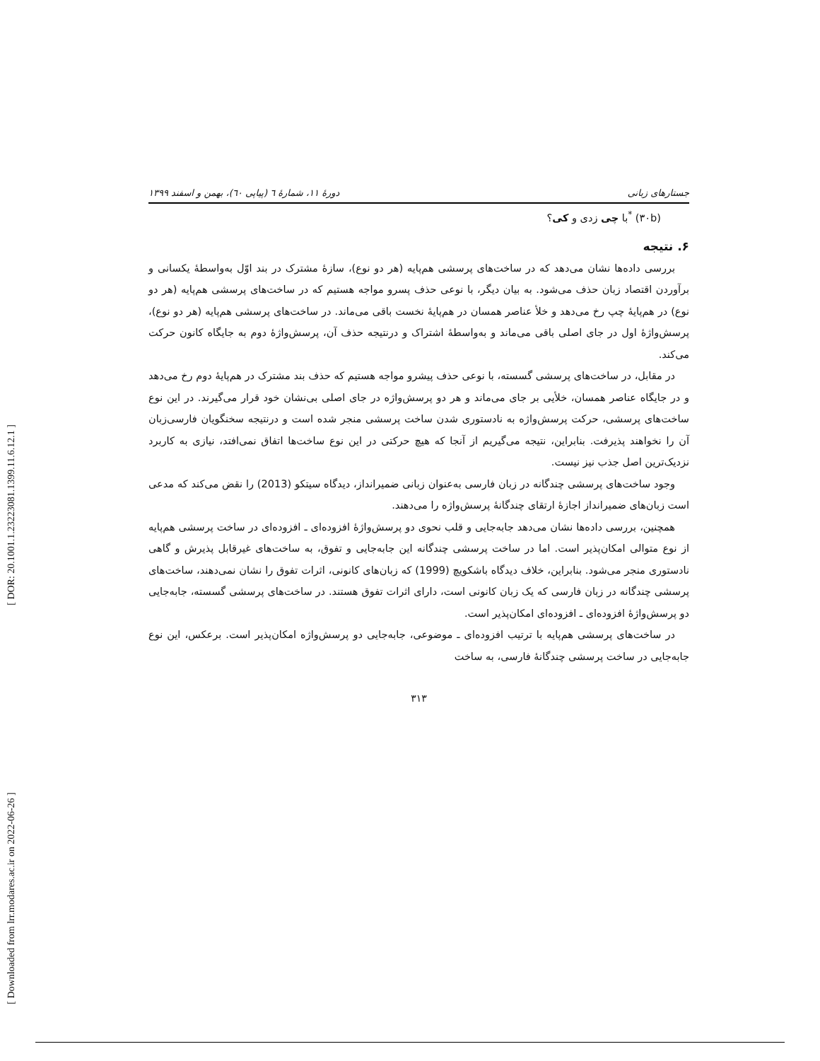[ DOR: 20.1001.1.23223081.1399.11.6.12.1 ]
[ Downloaded from lrr.modares.ac.ir on 2022-06-26 ]
جستارهای زبانی دورهٔ ۱۱، شمارهٔ ٦ (پیاپی ٦٠)، بهمن و اسفند ۱۳۹۹
(۳۰b) <sup>*</sup>با چی زدی و کی؟
۶. نتیجه
بررسی داده‌ها نشان می‌دهد که در ساخت‌های پرسشی هم‌پایه (هر دو نوع)، سازهٔ مشترک در بند اوّل به‌واسطهٔ یکسانی و برآوردن اقتصاد زبان حذف می‌شود. به بیان دیگر، با نوعی حذف پسرو مواجه هستیم که در ساخت‌های پرسشی هم‌پایه (هر دو نوع) در هم‌پایهٔ چپ رخ می‌دهد و خلأ عناصر همسان در هم‌پایهٔ نخست باقی می‌ماند. در ساخت‌های پرسشی هم‌پایه (هر دو نوع)، پرسش‌واژهٔ اول در جای اصلی باقی می‌ماند و به‌واسطهٔ اشتراک و درنتیجه حذف آن، پرسش‌واژهٔ دوم به جایگاه کانون حرکت می‌کند.
در مقابل، در ساخت‌های پرسشی گسسته، با نوعی حذف پیشرو مواجه هستیم که حذف بند مشترک در هم‌پایهٔ دوم رخ می‌دهد و در جایگاه عناصر همسان، خلأیی بر جای می‌ماند و هر دو پرسش‌واژه در جای اصلی بی‌نشان خود قرار می‌گیرند. در این نوع ساخت‌های پرسشی، حرکت پرسش‌واژه به نادستوری شدن ساخت پرسشی منجر شده است و درنتیجه سخنگویان فارسی‌زبان آن را نخواهند پذیرفت. بنابراین، نتیجه می‌گیریم از آنجا که هیچ حرکتی در این نوع ساخت‌ها اتفاق نمی‌افتد، نیازی به کاربرد نزدیک‌ترین اصل جذب نیز نیست.
وجود ساخت‌های پرسشی چندگانه در زبان فارسی به‌عنوان زبانی ضمیرانداز، دیدگاه سیتکو (2013) را نقض می‌کند که مدعی است زبان‌های ضمیرانداز اجازهٔ ارتقای چندگانهٔ پرسش‌واژه را می‌دهند.
همچنین، بررسی داده‌ها نشان می‌دهد جابه‌جایی و قلب نحوی دو پرسش‌واژهٔ افزوده‌ای ـ افزوده‌ای در ساخت پرسشی هم‌پایه از نوع متوالی امکان‌پذیر است. اما در ساخت پرسشی چندگانه این جابه‌جایی و تفوق، به ساخت‌های غیرقابل پذیرش و گاهی نادستوری منجر می‌شود. بنابراین، خلاف دیدگاه باشکویچ (1999) که زبان‌های کانونی، اثرات تفوق را نشان نمی‌دهند، ساخت‌های پرسشی چندگانه در زبان فارسی که یک زبان کانونی است، دارای اثرات تفوق هستند. در ساخت‌های پرسشی گسسته، جابه‌جایی دو پرسش‌واژهٔ افزوده‌ای ـ افزوده‌ای امکان‌پذیر است.
در ساخت‌های پرسشی هم‌پایه با ترتیب افزوده‌ای ـ موضوعی، جابه‌جایی دو پرسش‌واژه امکان‌پذیر است. برعکس، این نوع جابه‌جایی در ساخت پرسشی چندگانهٔ فارسی، به ساخت
۳۱۳